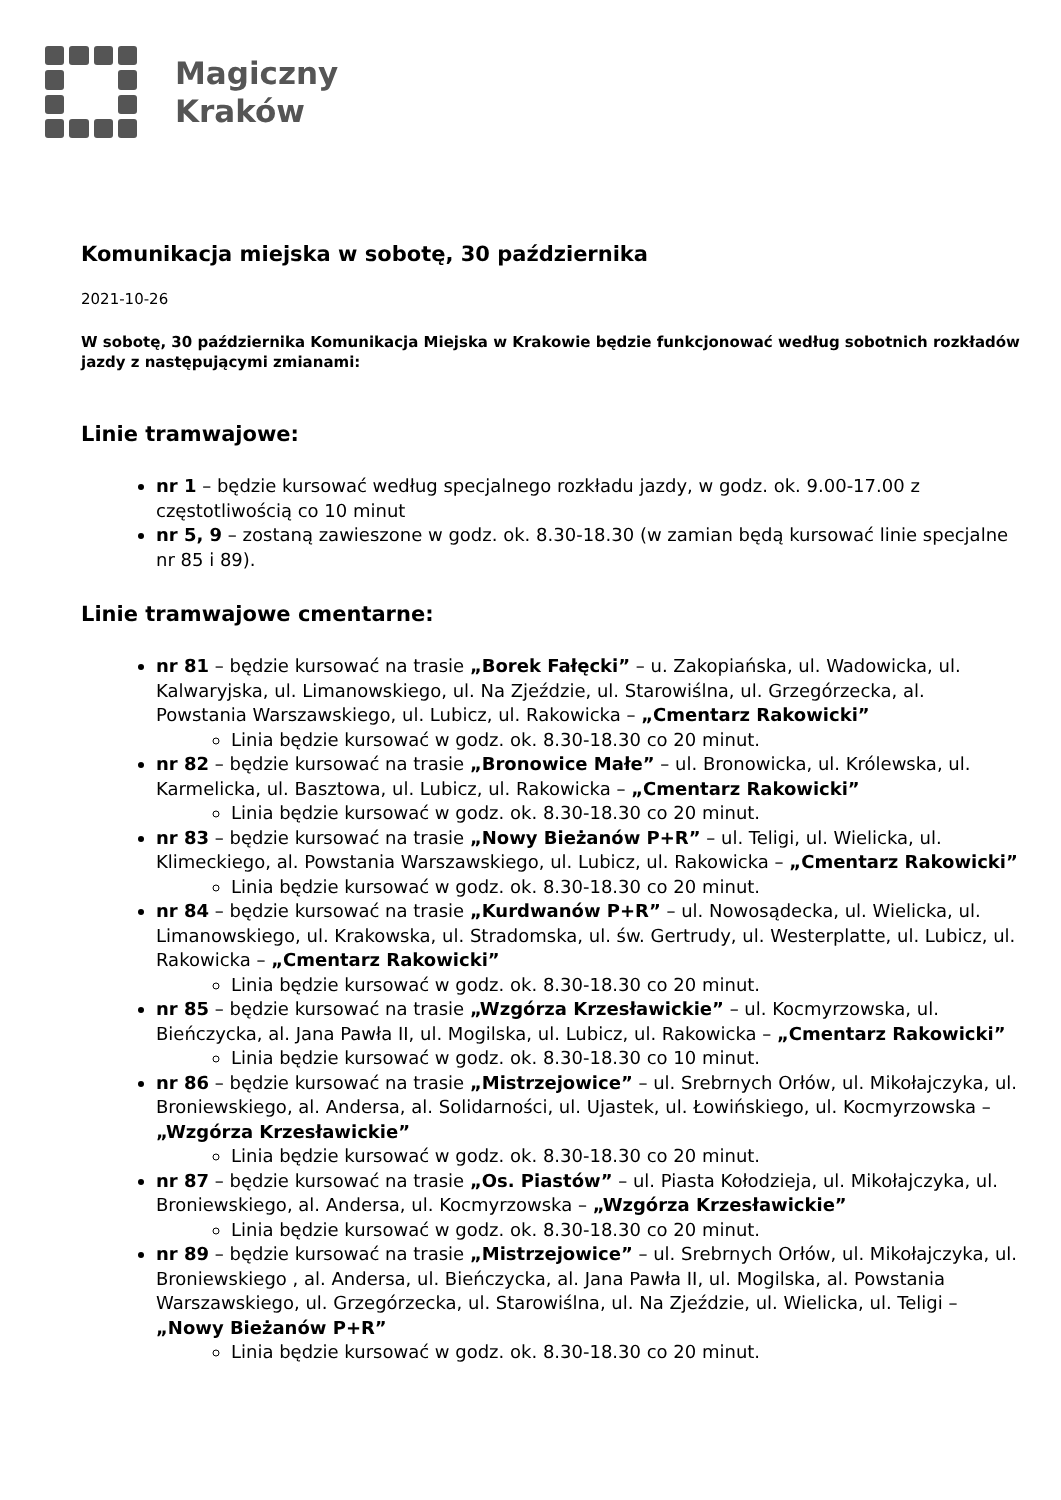Magiczny
Kraków
Komunikacja miejska w sobotę, 30 października
2021-10-26
W sobotę, 30 października Komunikacja Miejska w Krakowie będzie funkcjonować według sobotnich rozkładów jazdy z następującymi zmianami:
Linie tramwajowe:
nr 1 – będzie kursować według specjalnego rozkładu jazdy, w godz. ok. 9.00-17.00 z częstotliwością co 10 minut
nr 5, 9 – zostaną zawieszone w godz. ok. 8.30-18.30 (w zamian będą kursować linie specjalne nr 85 i 89).
Linie tramwajowe cmentarne:
nr 81 – będzie kursować na trasie „Borek Fałęcki” – u. Zakopiańska, ul. Wadowicka, ul. Kalwaryjska, ul. Limanowskiego, ul. Na Zjeździe, ul. Starowiślna, ul. Grzegórzecka, al. Powstania Warszawskiego, ul. Lubicz, ul. Rakowicka – „Cmentarz Rakowicki”
Linia będzie kursować w godz. ok. 8.30-18.30 co 20 minut.
nr 82 – będzie kursować na trasie „Bronowice Małe” – ul. Bronowicka, ul. Królewska, ul. Karmelicka, ul. Basztowa, ul. Lubicz, ul. Rakowicka – „Cmentarz Rakowicki”
Linia będzie kursować w godz. ok. 8.30-18.30 co 20 minut.
nr 83 – będzie kursować na trasie „Nowy Bieżanów P+R” – ul. Teligi, ul. Wielicka, ul. Klimeckiego, al. Powstania Warszawskiego, ul. Lubicz, ul. Rakowicka – „Cmentarz Rakowicki”
Linia będzie kursować w godz. ok. 8.30-18.30 co 20 minut.
nr 84 – będzie kursować na trasie „Kurdwanów P+R” – ul. Nowosądecka, ul. Wielicka, ul. Limanowskiego, ul. Krakowska, ul. Stradomska, ul. św. Gertrudy, ul. Westerplatte, ul. Lubicz, ul. Rakowicka – „Cmentarz Rakowicki”
Linia będzie kursować w godz. ok. 8.30-18.30 co 20 minut.
nr 85 – będzie kursować na trasie „Wzgórza Krzesławickie” – ul. Kocmyrzowska, ul. Bieńczycka, al. Jana Pawła II, ul. Mogilska, ul. Lubicz, ul. Rakowicka – „Cmentarz Rakowicki”
Linia będzie kursować w godz. ok. 8.30-18.30 co 10 minut.
nr 86 – będzie kursować na trasie „Mistrzejowice” – ul. Srebrnych Orłów, ul. Mikołajczyka, ul. Broniewskiego, al. Andersa, al. Solidarności, ul. Ujastek, ul. Łowińskiego, ul. Kocmyrzowska – „Wzgórza Krzesławickie”
Linia będzie kursować w godz. ok. 8.30-18.30 co 20 minut.
nr 87 – będzie kursować na trasie „Os. Piastów” – ul. Piasta Kołodzieja, ul. Mikołajczyka, ul. Broniewskiego, al. Andersa, ul. Kocmyrzowska – „Wzgórza Krzesławickie”
Linia będzie kursować w godz. ok. 8.30-18.30 co 20 minut.
nr 89 – będzie kursować na trasie „Mistrzejowice” – ul. Srebrnych Orłów, ul. Mikołajczyka, ul. Broniewskiego , al. Andersa, ul. Bieńczycka, al. Jana Pawła II, ul. Mogilska, al. Powstania Warszawskiego, ul. Grzegórzecka, ul. Starowiślna, ul. Na Zjeździe, ul. Wielicka, ul. Teligi – „Nowy Bieżanów P+R”
Linia będzie kursować w godz. ok. 8.30-18.30 co 20 minut.